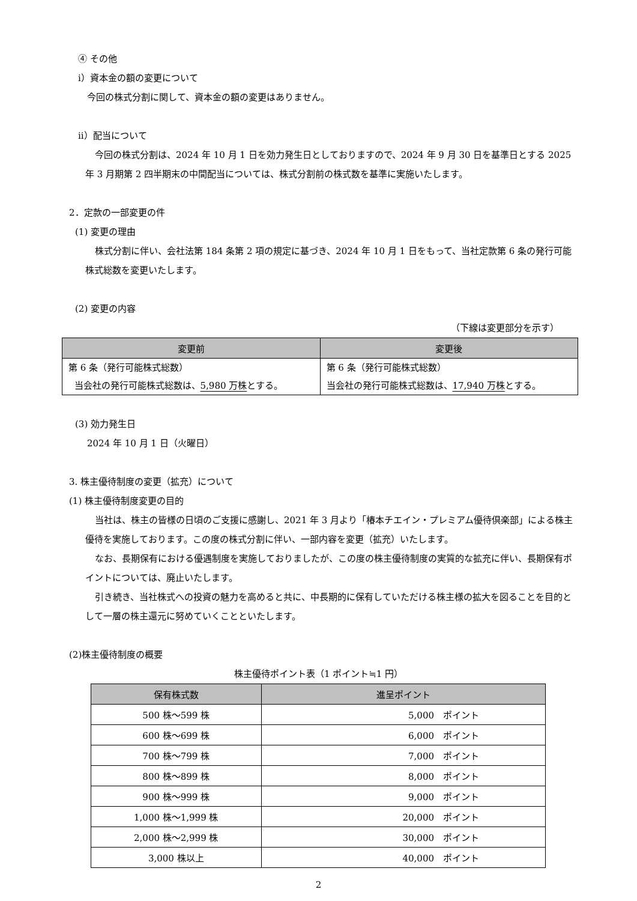④ その他
ⅰ）資本金の額の変更について
今回の株式分割に関して、資本金の額の変更はありません。
ⅱ）配当について
今回の株式分割は、2024 年 10 月 1 日を効力発生日としておりますので、2024 年 9 月 30 日を基準日とする 2025 年 3 月期第 2 四半期末の中間配当については、株式分割前の株式数を基準に実施いたします。
2．定款の一部変更の件
(1) 変更の理由
株式分割に伴い、会社法第 184 条第 2 項の規定に基づき、2024 年 10 月 1 日をもって、当社定款第 6 条の発行可能株式総数を変更いたします。
(2) 変更の内容
（下線は変更部分を示す）
| 変更前 | 変更後 |
| --- | --- |
| 第 6 条（発行可能株式総数） 当会社の発行可能株式総数は、 5,980 万株 とする。 | 第 6 条（発行可能株式総数） 当会社の発行可能株式総数は、 17,940 万株 とする。 |
(3) 効力発生日
2024 年 10 月 1 日（火曜日）
3. 株主優待制度の変更（拡充）について
(1) 株主優待制度変更の目的
当社は、株主の皆様の日頃のご支援に感謝し、2021 年 3 月より「椿本チエイン・プレミアム優待倶楽部」による株主優待を実施しております。この度の株式分割に伴い、一部内容を変更（拡充）いたします。
なお、長期保有における優遇制度を実施しておりましたが、この度の株主優待制度の実質的な拡充に伴い、長期保有ポイントについては、廃止いたします。
引き続き、当社株式への投資の魅力を高めると共に、中長期的に保有していただける株主様の拡大を図ることを目的として一層の株主還元に努めていくことといたします。
(2)株主優待制度の概要
株主優待ポイント表（1 ポイント≒1 円）
| 保有株式数 | 進呈ポイント |
| --- | --- |
| 500 株～599 株 | 5,000 ポイント |
| 600 株～699 株 | 6,000 ポイント |
| 700 株～799 株 | 7,000 ポイント |
| 800 株～899 株 | 8,000 ポイント |
| 900 株～999 株 | 9,000 ポイント |
| 1,000 株～1,999 株 | 20,000 ポイント |
| 2,000 株～2,999 株 | 30,000 ポイント |
| 3,000 株以上 | 40,000 ポイント |
2